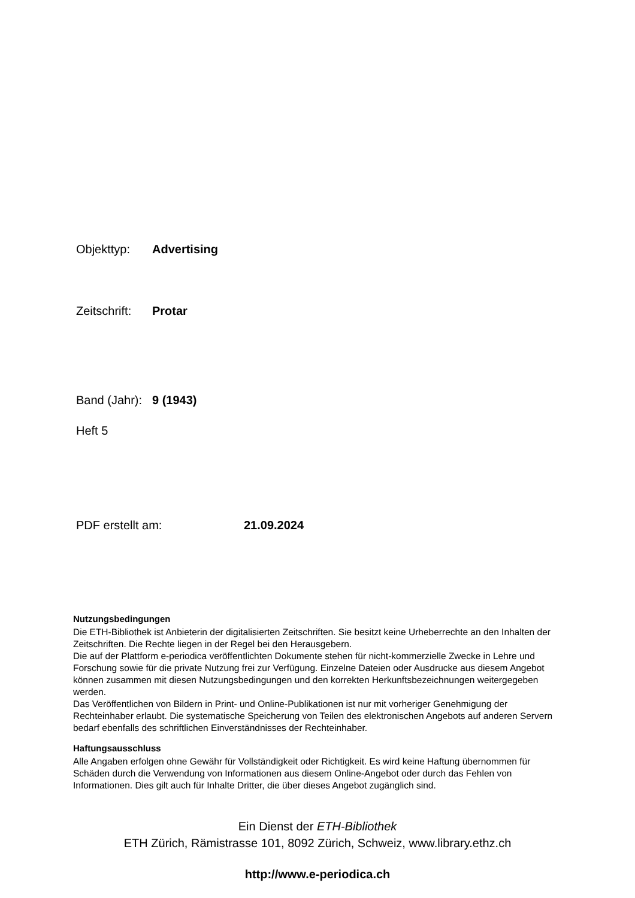Objekttyp: Advertising
Zeitschrift: Protar
Band (Jahr): 9 (1943)
Heft 5
PDF erstellt am: 21.09.2024
Nutzungsbedingungen
Die ETH-Bibliothek ist Anbieterin der digitalisierten Zeitschriften. Sie besitzt keine Urheberrechte an den Inhalten der Zeitschriften. Die Rechte liegen in der Regel bei den Herausgebern.
Die auf der Plattform e-periodica veröffentlichten Dokumente stehen für nicht-kommerzielle Zwecke in Lehre und Forschung sowie für die private Nutzung frei zur Verfügung. Einzelne Dateien oder Ausdrucke aus diesem Angebot können zusammen mit diesen Nutzungsbedingungen und den korrekten Herkunftsbezeichnungen weitergegeben werden.
Das Veröffentlichen von Bildern in Print- und Online-Publikationen ist nur mit vorheriger Genehmigung der Rechteinhaber erlaubt. Die systematische Speicherung von Teilen des elektronischen Angebots auf anderen Servern bedarf ebenfalls des schriftlichen Einverständnisses der Rechteinhaber.
Haftungsausschluss
Alle Angaben erfolgen ohne Gewähr für Vollständigkeit oder Richtigkeit. Es wird keine Haftung übernommen für Schäden durch die Verwendung von Informationen aus diesem Online-Angebot oder durch das Fehlen von Informationen. Dies gilt auch für Inhalte Dritter, die über dieses Angebot zugänglich sind.
Ein Dienst der ETH-Bibliothek
ETH Zürich, Rämistrasse 101, 8092 Zürich, Schweiz, www.library.ethz.ch
http://www.e-periodica.ch